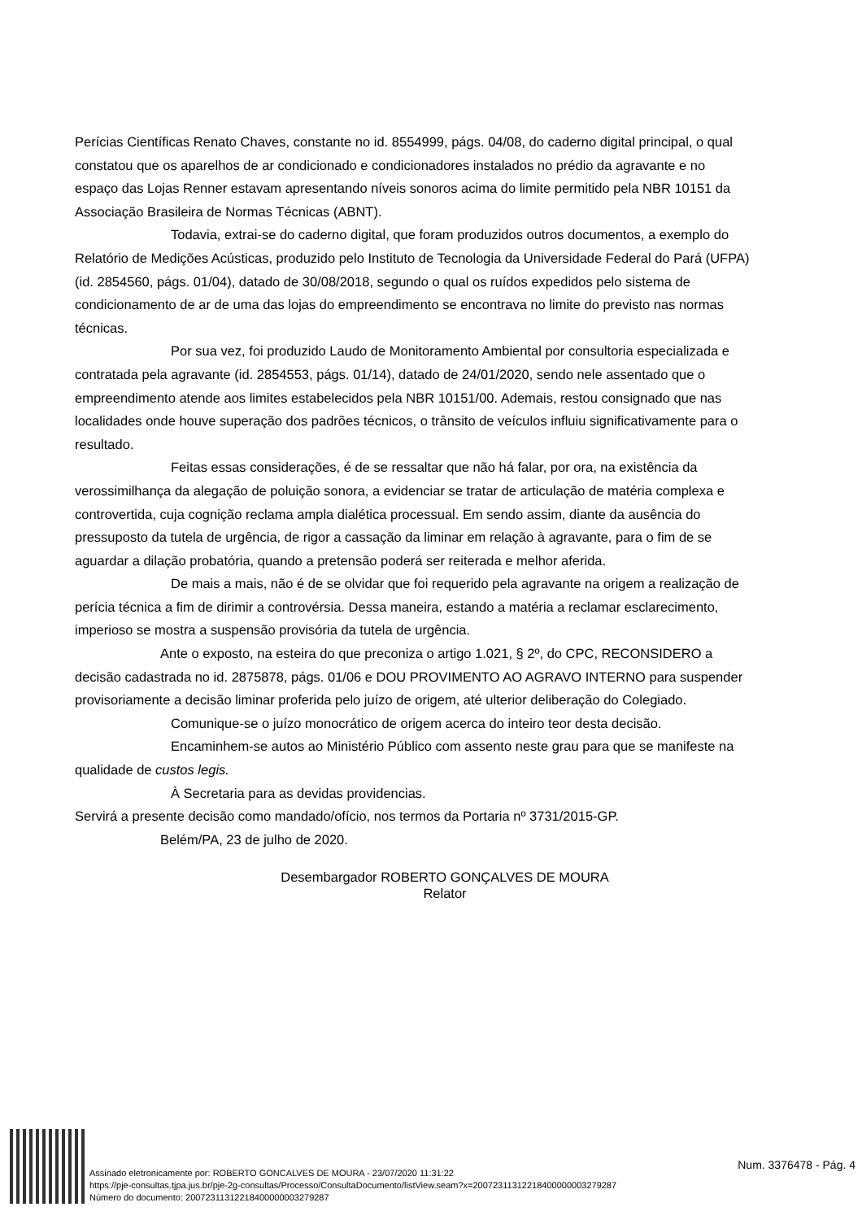Perícias Científicas Renato Chaves, constante no id. 8554999, págs. 04/08, do caderno digital principal, o qual constatou que os aparelhos de ar condicionado e condicionadores instalados no prédio da agravante e no espaço das Lojas Renner estavam apresentando níveis sonoros acima do limite permitido pela NBR 10151 da Associação Brasileira de Normas Técnicas (ABNT).
Todavia, extrai-se do caderno digital, que foram produzidos outros documentos, a exemplo do Relatório de Medições Acústicas, produzido pelo Instituto de Tecnologia da Universidade Federal do Pará (UFPA) (id. 2854560, págs. 01/04), datado de 30/08/2018, segundo o qual os ruídos expedidos pelo sistema de condicionamento de ar de uma das lojas do empreendimento se encontrava no limite do previsto nas normas técnicas.
Por sua vez, foi produzido Laudo de Monitoramento Ambiental por consultoria especializada e contratada pela agravante (id. 2854553, págs. 01/14), datado de 24/01/2020, sendo nele assentado que o empreendimento atende aos limites estabelecidos pela NBR 10151/00. Ademais, restou consignado que nas localidades onde houve superação dos padrões técnicos, o trânsito de veículos influiu significativamente para o resultado.
Feitas essas considerações, é de se ressaltar que não há falar, por ora, na existência da verossimilhança da alegação de poluição sonora, a evidenciar se tratar de articulação de matéria complexa e controvertida, cuja cognição reclama ampla dialética processual. Em sendo assim, diante da ausência do pressuposto da tutela de urgência, de rigor a cassação da liminar em relação à agravante, para o fim de se aguardar a dilação probatória, quando a pretensão poderá ser reiterada e melhor aferida.
De mais a mais, não é de se olvidar que foi requerido pela agravante na origem a realização de perícia técnica a fim de dirimir a controvérsia. Dessa maneira, estando a matéria a reclamar esclarecimento, imperioso se mostra a suspensão provisória da tutela de urgência.
Ante o exposto, na esteira do que preconiza o artigo 1.021, § 2º, do CPC, RECONSIDERO a decisão cadastrada no id. 2875878, págs. 01/06 e DOU PROVIMENTO AO AGRAVO INTERNO para suspender provisoriamente a decisão liminar proferida pelo juízo de origem, até ulterior deliberação do Colegiado.
Comunique-se o juízo monocrático de origem acerca do inteiro teor desta decisão.
Encaminhem-se autos ao Ministério Público com assento neste grau para que se manifeste na qualidade de custos legis.
À Secretaria para as devidas providencias.
Servirá a presente decisão como mandado/ofício, nos termos da Portaria nº 3731/2015-GP.
Belém/PA, 23 de julho de 2020.
Desembargador ROBERTO GONÇALVES DE MOURA
Relator
Assinado eletronicamente por: ROBERTO GONCALVES DE MOURA - 23/07/2020 11:31:22
https://pje-consultas.tjpa.jus.br/pje-2g-consultas/Processo/ConsultaDocumento/listView.seam?x=20072311312218400000003279287
Número do documento: 20072311312218400000003279287
Num. 3376478 - Pág. 4